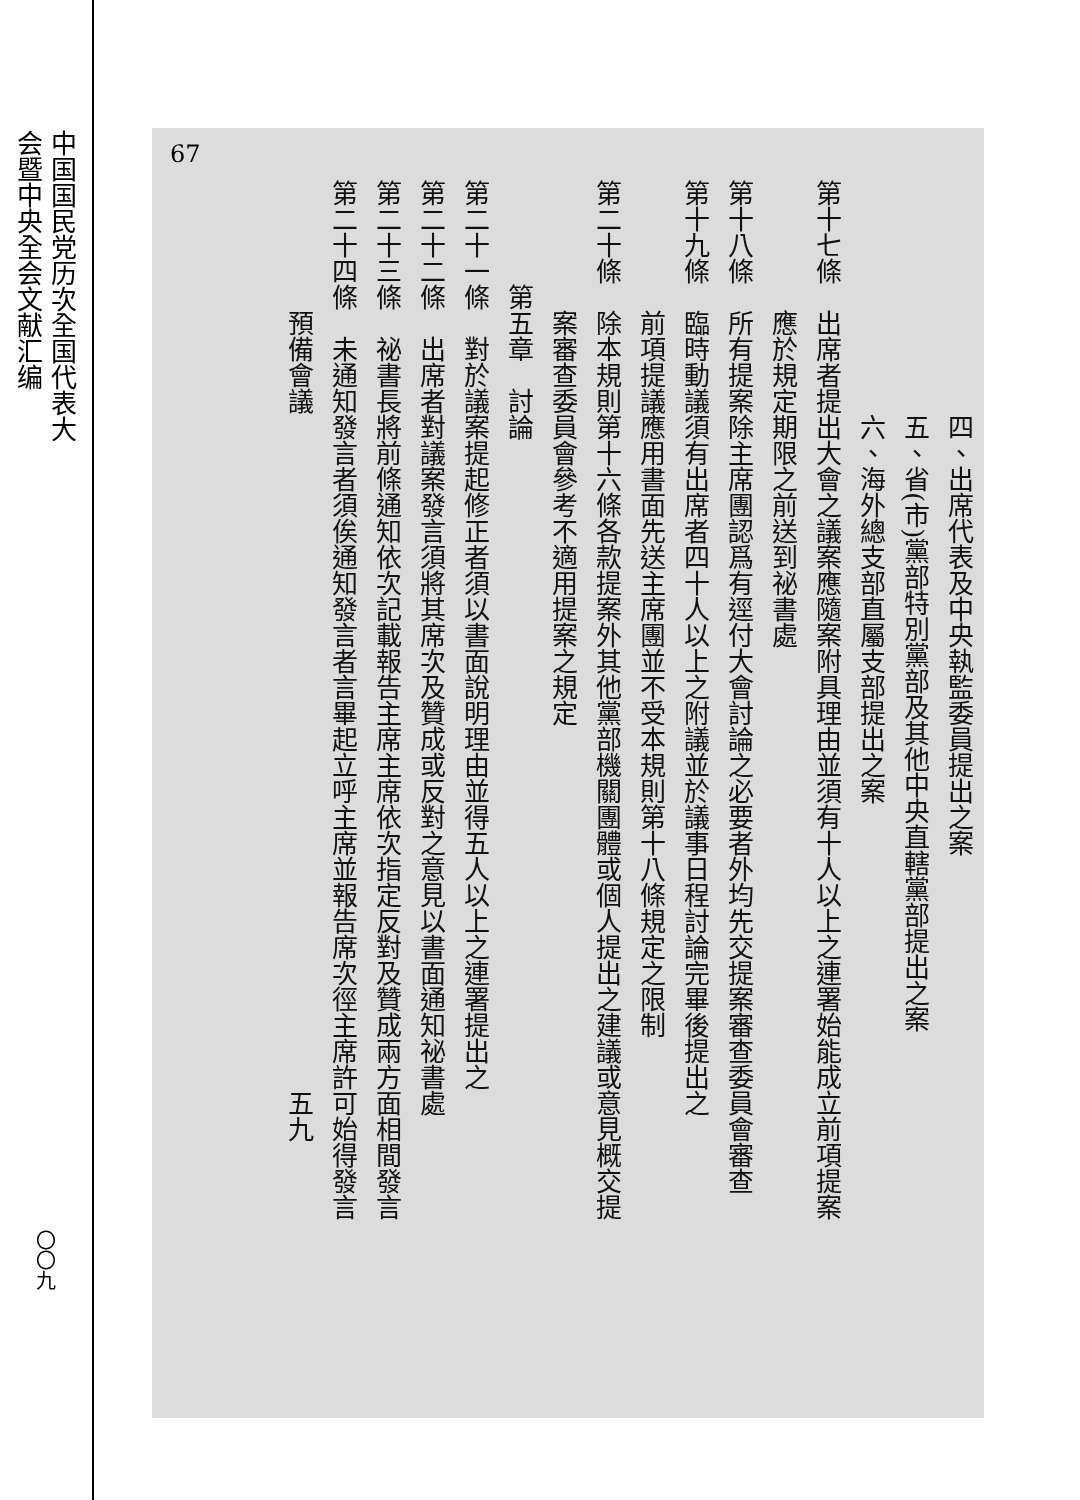中国国民党历次全国代表大会暨中央全会文献汇编
〇〇九
67
　　　　　　　　　四、出席代表及中央執監委員提出之案
　　　　　　　　　五、省(市)黨部特別黨部及其他中央直轄黨部提出之案
　　　　　　　　　六、海外總支部直屬支部提出之案
第十七條　出席者提出大會之議案應隨案附具理由並須有十人以上之連署始能成立前項提案
　　　　　應於規定期限之前送到祕書處
第十八條　所有提案除主席團認爲有逕付大會討論之必要者外均先交提案審查委員會審查
第十九條　臨時動議須有出席者四十人以上之附議並於議事日程討論完畢後提出之
　　　　　前項提議應用書面先送主席團並不受本規則第十八條規定之限制
第二十條　除本規則第十六條各款提案外其他黨部機關團體或個人提出之建議或意見概交提
　　　　　案審查委員會參考不適用提案之規定
　　　　第五章　討論
第二十一條　對於議案提起修正者須以書面說明理由並得五人以上之連署提出之
第二十二條　出席者對議案發言須將其席次及贊成或反對之意見以書面通知祕書處
第二十三條　祕書長將前條通知依次記載報告主席主席依次指定反對及贊成兩方面相間發言
第二十四條　未通知發言者須俟通知發言者言畢起立呼主席並報告席次徑主席許可始得發言
　　　　　預備會議　　　　　　　　　　　　　　　　　　　　　　　　　　五九